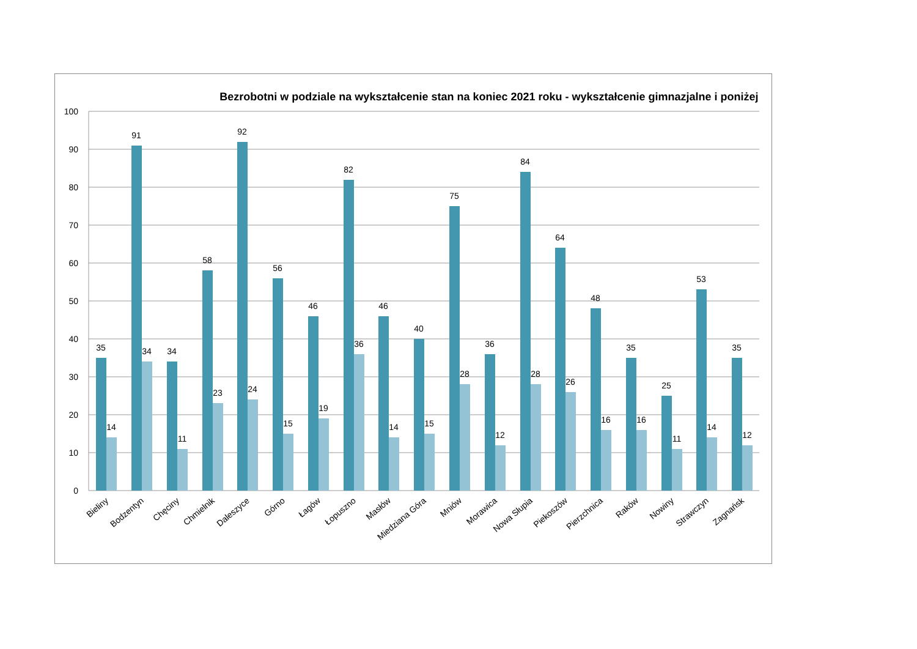Bezrobotni w podziale na wykształcenie stan na koniec 2021 roku - wykształcenie gimnazjalne i poniżej
100
90
80
70
60
50
40
30
20
10
0
35
14
91
34
34
11
58
23
92
24
56
15
46
19
82
36
46
14
40
15
75
28
36
12
84
28
64
26
48
16
35
16
25
11
53
14
35
12
Bieliny
Bodzentyn
Chęciny
Chmielnik
Daleszyce
Górno
Łagów
Łopuszno
Masłów
Miedziana Góra
Mniów
Morawica
Nowa Słupia
Piekoszów
Pierzchnica
Raków
Nowiny
Strawczyn
Zagnańsk